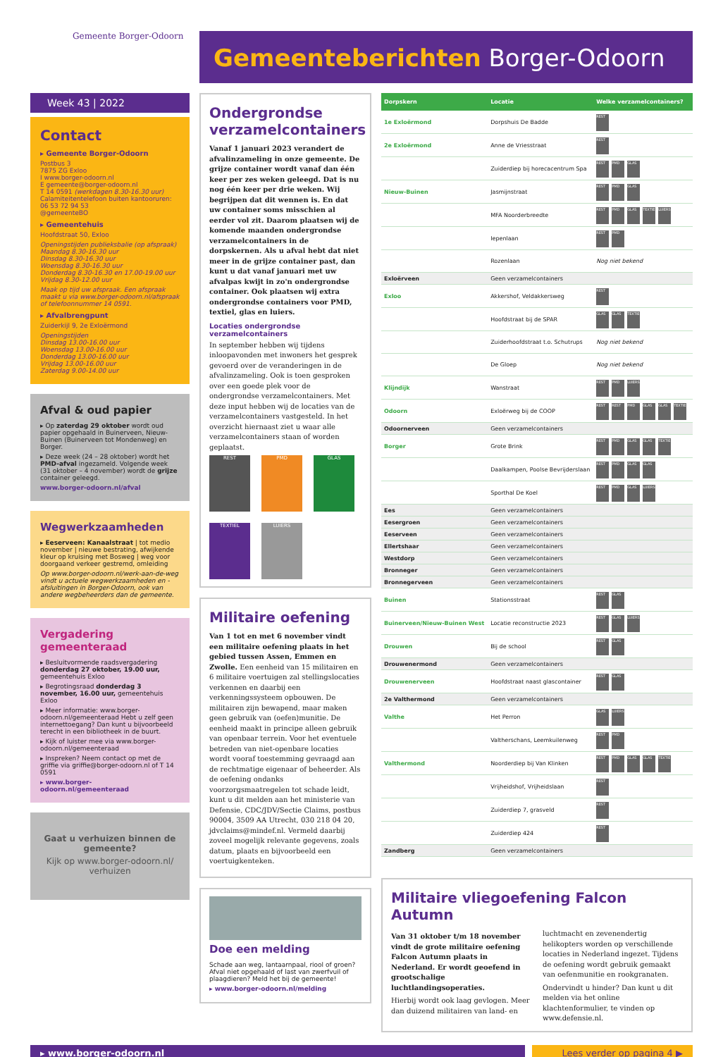Gemeente Borger-Odoorn
Gemeenteberichten Borger-Odoorn
Week 43 | 2022
Contact
▸ Gemeente Borger-Odoorn
Postbus 3
7875 ZG Exloo
I www.borger-odoorn.nl
E gemeente@borger-odoorn.nl
T 14 0591 (werkdagen 8.30-16.30 uur)
Calamiteitentelefoon buiten kantooruren: 06 53 72 94 53
@gemeenteBO
▸ Gemeentehuis
Hoofdstraat 50, Exloo
Openingstijden publieksbalie (op afspraak)
Maandag 8.30-16.30 uur
Dinsdag 8.30-16.30 uur
Woensdag 8.30-16.30 uur
Donderdag 8.30-16.30 en 17.00-19.00 uur
Vrijdag 8.30-12.00 uur
Maak op tijd uw afspraak. Een afspraak maakt u via www.borger-odoorn.nl/afspraak of telefoonnummer 14 0591.
▸ Afvalbrengpunt
Zuiderkijl 9, 2e Exloërmond
Openingstijden
Dinsdag 13.00-16.00 uur
Woensdag 13.00-16.00 uur
Donderdag 13.00-16.00 uur
Vrijdag 13.00-16.00 uur
Zaterdag 9.00-14.00 uur
Afval & oud papier
▸ Op zaterdag 29 oktober wordt oud papier opgehaald in Buinerveen, Nieuw-Buinen (Buinerveen tot Mondenweg) en Borger.
▸ Deze week (24 – 28 oktober) wordt het PMD-afval ingezameld. Volgende week (31 oktober – 4 november) wordt de grijze container geleegd.
www.borger-odoorn.nl/afval
Wegwerkzaamheden
▸ Eeserveen: Kanaalstraat | tot medio november | nieuwe bestrating, afwijkende kleur op kruising met Bosweg | weg voor doorgaand verkeer gestremd, omleiding
Op www.borger-odoorn.nl/werk-aan-de-weg vindt u actuele wegwerkzaamheden en -afsluitingen in Borger-Odoorn, ook van andere wegbeheerders dan de gemeente.
Vergadering gemeenteraad
▸ Besluitvormende raadsvergadering donderdag 27 oktober, 19.00 uur, gemeentehuis Exloo
▸ Begrotingsraad donderdag 3 november, 16.00 uur, gemeentehuis Exloo
▸ Meer informatie: www.borger-odoorn.nl/gemeenteraad Hebt u zelf geen internettoegang? Dan kunt u bijvoorbeeld terecht in een bibliotheek in de buurt.
▸ Kijk of luister mee via www.borger-odoorn.nl/gemeenteraad
▸ Inspreken? Neem contact op met de griffie via griffie@borger-odoorn.nl of T 14 0591
▸ www.borger-odoorn.nl/gemeenteraad
Gaat u verhuizen binnen de gemeente?
Kijk op www.borger-odoorn.nl/ verhuizen
Ondergrondse verzamelcontainers
Vanaf 1 januari 2023 verandert de afvalinzameling in onze gemeente. De grijze container wordt vanaf dan één keer per zes weken geleegd. Dat is nu nog één keer per drie weken. Wij begrijpen dat dit wennen is. En dat uw container soms misschien al eerder vol zit. Daarom plaatsen wij de komende maanden ondergrondse verzamelcontainers in de dorpskernen. Als u afval hebt dat niet meer in de grijze container past, dan kunt u dat vanaf januari met uw afvalpas kwijt in zo'n ondergrondse container. Ook plaatsen wij extra ondergrondse containers voor PMD, textiel, glas en luiers.
Locaties ondergrondse verzamelcontainers
In september hebben wij tijdens inloopavonden met inwoners het gesprek gevoerd over de veranderingen in de afvalinzameling. Ook is toen gesproken over een goede plek voor de ondergrondse verzamelcontainers. Met deze input hebben wij de locaties van de verzamelcontainers vastgesteld. In het overzicht hiernaast ziet u waar alle verzamelcontainers staan of worden geplaatst.
REST
PMD
GLAS
TEXTIEL
LUIERS
Militaire oefening
Van 1 tot en met 6 november vindt een militaire oefening plaats in het gebied tussen Assen, Emmen en Zwolle. Een eenheid van 15 militairen en 6 militaire voertuigen zal stellingslocaties verkennen en daarbij een verkenningssysteem opbouwen. De militairen zijn bewapend, maar maken geen gebruik van (oefen)munitie. De eenheid maakt in principe alleen gebruik van openbaar terrein. Voor het eventuele betreden van niet-openbare locaties wordt vooraf toestemming gevraagd aan de rechtmatige eigenaar of beheerder. Als de oefening ondanks voorzorgsmaatregelen tot schade leidt, kunt u dit melden aan het ministerie van Defensie, CDC/JDV/Sectie Claims, postbus 90004, 3509 AA Utrecht, 030 218 04 20, jdvclaims@mindef.nl. Vermeld daarbij zoveel mogelijk relevante gegevens, zoals datum, plaats en bijvoorbeeld een voertuigkenteken.
Doe een melding
Schade aan weg, lantaarnpaal, riool of groen? Afval niet opgehaald of last van zwerfvuil of plaagdieren? Meld het bij de gemeente!
▸ www.borger-odoorn.nl/melding
| Dorpskern | Locatie | Welke verzamelcontainers? |
| --- | --- | --- |
| 1e Exloërmond | Dorpshuis De Badde | REST |
| 2e Exloërmond | Anne de Vriesstraat | REST |
| | Zuiderdiep bij horecacentrum Spa | REST PMD GLAS |
| Nieuw-Buinen | Jasmijnstraat | REST PMD GLAS |
| | MFA Noorderbreedte | REST PMD GLAS TEXTIEL LUIERS |
| | Iepenlaan | REST PMD |
| | Rozenlaan | Nog niet bekend |
| Exloërveen | Geen verzamelcontainers | |
| Exloo | Akkershof, Veldakkersweg | REST |
| | Hoofdstraat bij de SPAR | GLAS GLAS TEXTIEL |
| | Zuiderhoofdstraat t.o. Schutrups | Nog niet bekend |
| | De Gloep | Nog niet bekend |
| Klijndijk | Wanstraat | REST PMD LUIERS |
| Odoorn | Exloërweg bij de COOP | REST REST PMD GLAS GLAS TEXTIEL |
| Odoornerveen | Geen verzamelcontainers | |
| Borger | Grote Brink | REST PMD GLAS GLAS TEXTIEL |
| | Daalkampen, Poolse Bevrijderslaan | REST PMD GLAS GLAS |
| | Sporthal De Koel | REST PMD GLAS LUIERS |
| Ees | Geen verzamelcontainers | |
| Eesergroen | Geen verzamelcontainers | |
| Eeserveen | Geen verzamelcontainers | |
| Ellertshaar | Geen verzamelcontainers | |
| Westdorp | Geen verzamelcontainers | |
| Bronneger | Geen verzamelcontainers | |
| Bronnegerveen | Geen verzamelcontainers | |
| Buinen | Stationsstraat | REST GLAS |
| Buinerveen/Nieuw-Buinen West | Locatie reconstructie 2023 | REST GLAS LUIERS |
| Drouwen | Bij de school | REST GLAS |
| Drouwenermond | Geen verzamelcontainers | |
| Drouwenerveen | Hoofdstraat naast glascontainer | REST GLAS |
| 2e Valthermond | Geen verzamelcontainers | |
| Valthe | Het Perron | GLAS LUIERS |
| | Valtherschans, Leemkuilenweg | REST PMD |
| Valthermond | Noorderdiep bij Van Klinken | REST PMD GLAS GLAS TEXTIEL |
| | Vrijheidshof, Vrijheidslaan | REST |
| | Zuiderdiep 7, grasveld | REST |
| | Zuiderdiep 424 | REST |
| Zandberg | Geen verzamelcontainers | |
Militaire vliegoefening Falcon Autumn
Van 31 oktober t/m 18 november vindt de grote militaire oefening Falcon Autumn plaats in Nederland. Er wordt geoefend in grootschalige luchtlandingsoperaties.
Hierbij wordt ook laag gevlogen. Meer dan duizend militairen van land- en luchtmacht en zevenendertig helikopters worden op verschillende locaties in Nederland ingezet. Tijdens de oefening wordt gebruik gemaakt van oefenmunitie en rookgranaten.
Ondervindt u hinder? Dan kunt u dit melden via het online klachtenformulier, te vinden op www.defensie.nl.
▸ www.borger-odoorn.nl Lees verder op pagina 4 ▶